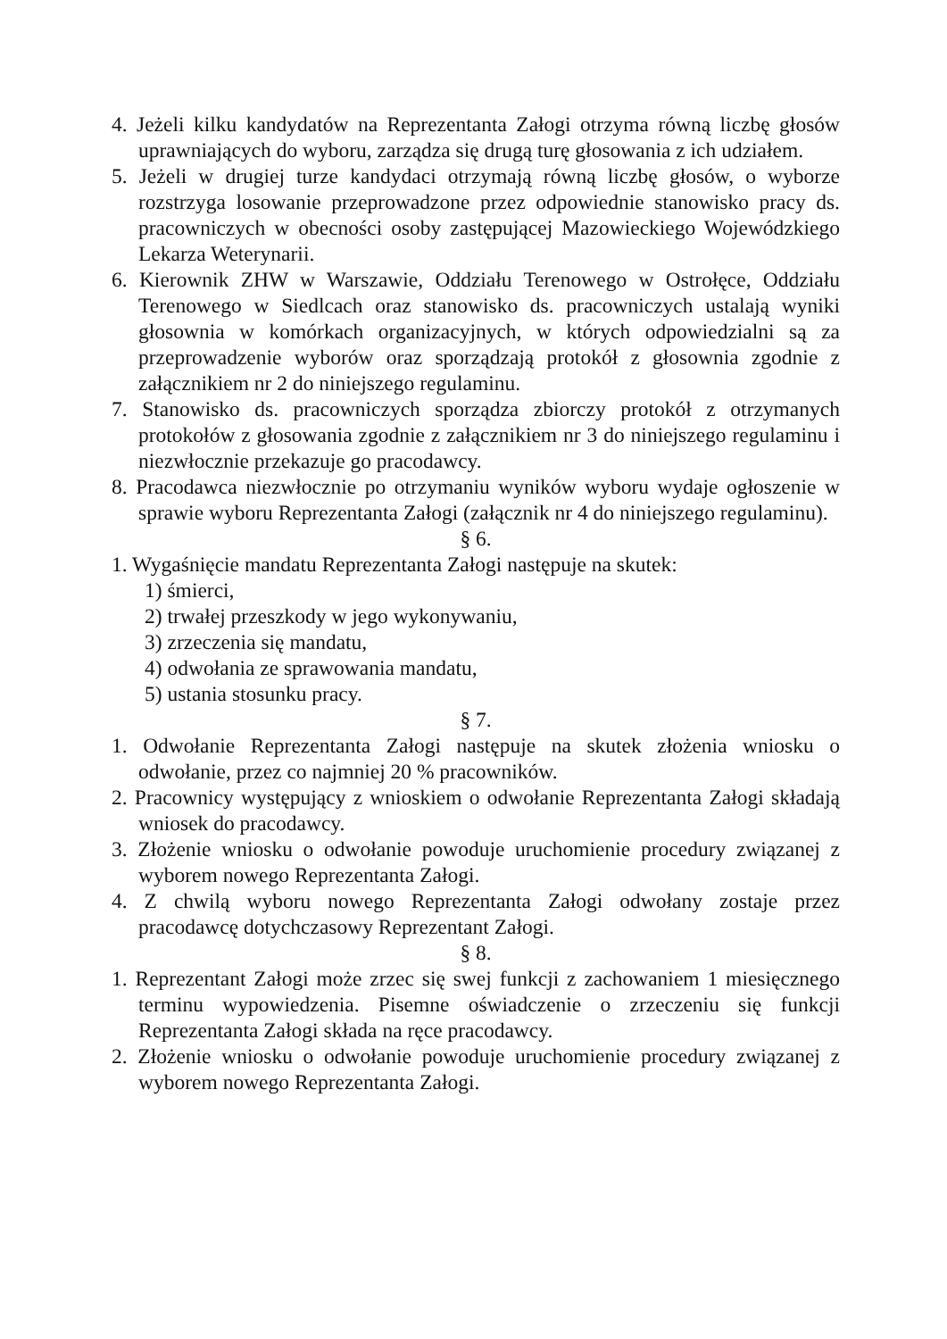4. Jeżeli kilku kandydatów na Reprezentanta Załogi otrzyma równą liczbę głosów uprawniających do wyboru, zarządza się drugą turę głosowania z ich udziałem.
5. Jeżeli w drugiej turze kandydaci otrzymają równą liczbę głosów, o wyborze rozstrzyga losowanie przeprowadzone przez odpowiednie stanowisko pracy ds. pracowniczych w obecności osoby zastępującej Mazowieckiego Wojewódzkiego Lekarza Weterynarii.
6. Kierownik ZHW w Warszawie, Oddziału Terenowego w Ostrołęce, Oddziału Terenowego w Siedlcach oraz stanowisko ds. pracowniczych ustalają wyniki głosownia w komórkach organizacyjnych, w których odpowiedzialni są za przeprowadzenie wyborów oraz sporządzają protokół z głosownia zgodnie z załącznikiem nr 2 do niniejszego regulaminu.
7. Stanowisko ds. pracowniczych sporządza zbiorczy protokół z otrzymanych protokołów z głosowania zgodnie z załącznikiem nr 3 do niniejszego regulaminu i niezwłocznie przekazuje go pracodawcy.
8. Pracodawca niezwłocznie po otrzymaniu wyników wyboru wydaje ogłoszenie w sprawie wyboru Reprezentanta Załogi (załącznik nr 4 do niniejszego regulaminu).
§ 6.
1. Wygaśnięcie mandatu Reprezentanta Załogi następuje na skutek:
1) śmierci,
2) trwałej przeszkody w jego wykonywaniu,
3) zrzeczenia się mandatu,
4) odwołania ze sprawowania mandatu,
5) ustania stosunku pracy.
§ 7.
1. Odwołanie Reprezentanta Załogi następuje na skutek złożenia wniosku o odwołanie, przez co najmniej 20 % pracowników.
2. Pracownicy występujący z wnioskiem o odwołanie Reprezentanta Załogi składają wniosek do pracodawcy.
3. Złożenie wniosku o odwołanie powoduje uruchomienie procedury związanej z wyborem nowego Reprezentanta Załogi.
4. Z chwilą wyboru nowego Reprezentanta Załogi odwołany zostaje przez pracodawcę dotychczasowy Reprezentant Załogi.
§ 8.
1. Reprezentant Załogi może zrzec się swej funkcji z zachowaniem 1 miesięcznego terminu wypowiedzenia. Pisemne oświadczenie o zrzeczeniu się funkcji Reprezentanta Załogi składa na ręce pracodawcy.
2. Złożenie wniosku o odwołanie powoduje uruchomienie procedury związanej z wyborem nowego Reprezentanta Załogi.